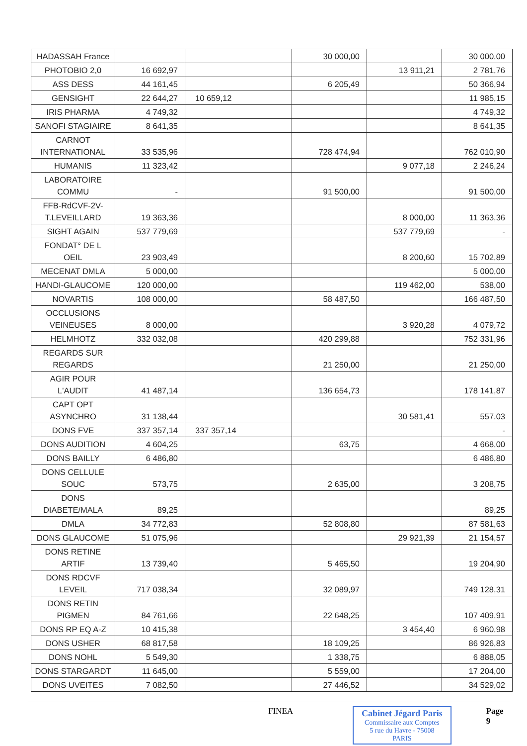| HADASSAH France | | | 30 000,00 | | 30 000,00 |
| PHOTOBIO 2,0 | 16 692,97 | | | 13 911,21 | 2 781,76 |
| ASS DESS | 44 161,45 | | 6 205,49 | | 50 366,94 |
| GENSIGHT | 22 644,27 | 10 659,12 | | | 11 985,15 |
| IRIS PHARMA | 4 749,32 | | | | 4 749,32 |
| SANOFI STAGIAIRE | 8 641,35 | | | | 8 641,35 |
| CARNOT INTERNATIONAL | 33 535,96 | | 728 474,94 | | 762 010,90 |
| HUMANIS | 11 323,42 | | | 9 077,18 | 2 246,24 |
| LABORATOIRE COMMU | - | | 91 500,00 | | 91 500,00 |
| FFB-RdCVF-2V-T.LEVEILLARD | 19 363,36 | | | 8 000,00 | 11 363,36 |
| SIGHT AGAIN | 537 779,69 | | | 537 779,69 | - |
| FONDAT° DE L OEIL | 23 903,49 | | | 8 200,60 | 15 702,89 |
| MECENAT DMLA | 5 000,00 | | | | 5 000,00 |
| HANDI-GLAUCOME | 120 000,00 | | | 119 462,00 | 538,00 |
| NOVARTIS | 108 000,00 | | 58 487,50 | | 166 487,50 |
| OCCLUSIONS VEINEUSES | 8 000,00 | | | 3 920,28 | 4 079,72 |
| HELMHOTZ | 332 032,08 | | 420 299,88 | | 752 331,96 |
| REGARDS SUR REGARDS | | | 21 250,00 | | 21 250,00 |
| AGIR POUR L'AUDIT | 41 487,14 | | 136 654,73 | | 178 141,87 |
| CAPT OPT ASYNCHRO | 31 138,44 | | | 30 581,41 | 557,03 |
| DONS FVE | 337 357,14 | 337 357,14 | | | - |
| DONS AUDITION | 4 604,25 | | 63,75 | | 4 668,00 |
| DONS BAILLY | 6 486,80 | | | | 6 486,80 |
| DONS CELLULE SOUC | 573,75 | | 2 635,00 | | 3 208,75 |
| DONS DIABETE/MALA | 89,25 | | | | 89,25 |
| DMLA | 34 772,83 | | 52 808,80 | | 87 581,63 |
| DONS GLAUCOME | 51 075,96 | | | 29 921,39 | 21 154,57 |
| DONS RETINE ARTIF | 13 739,40 | | 5 465,50 | | 19 204,90 |
| DONS RDCVF LEVEIL | 717 038,34 | | 32 089,97 | | 749 128,31 |
| DONS RETIN PIGMEN | 84 761,66 | | 22 648,25 | | 107 409,91 |
| DONS RP EQ A-Z | 10 415,38 | | | 3 454,40 | 6 960,98 |
| DONS USHER | 68 817,58 | | 18 109,25 | | 86 926,83 |
| DONS NOHL | 5 549,30 | | 1 338,75 | | 6 888,05 |
| DONS STARGARDT | 11 645,00 | | 5 559,00 | | 17 204,00 |
| DONS UVEITES | 7 082,50 | | 27 446,52 | | 34 529,02 |
FINEA Cabinet Jégard Paris
Commissaire aux Comptes
5 rue du Havre - 75008 PARIS
Page 9